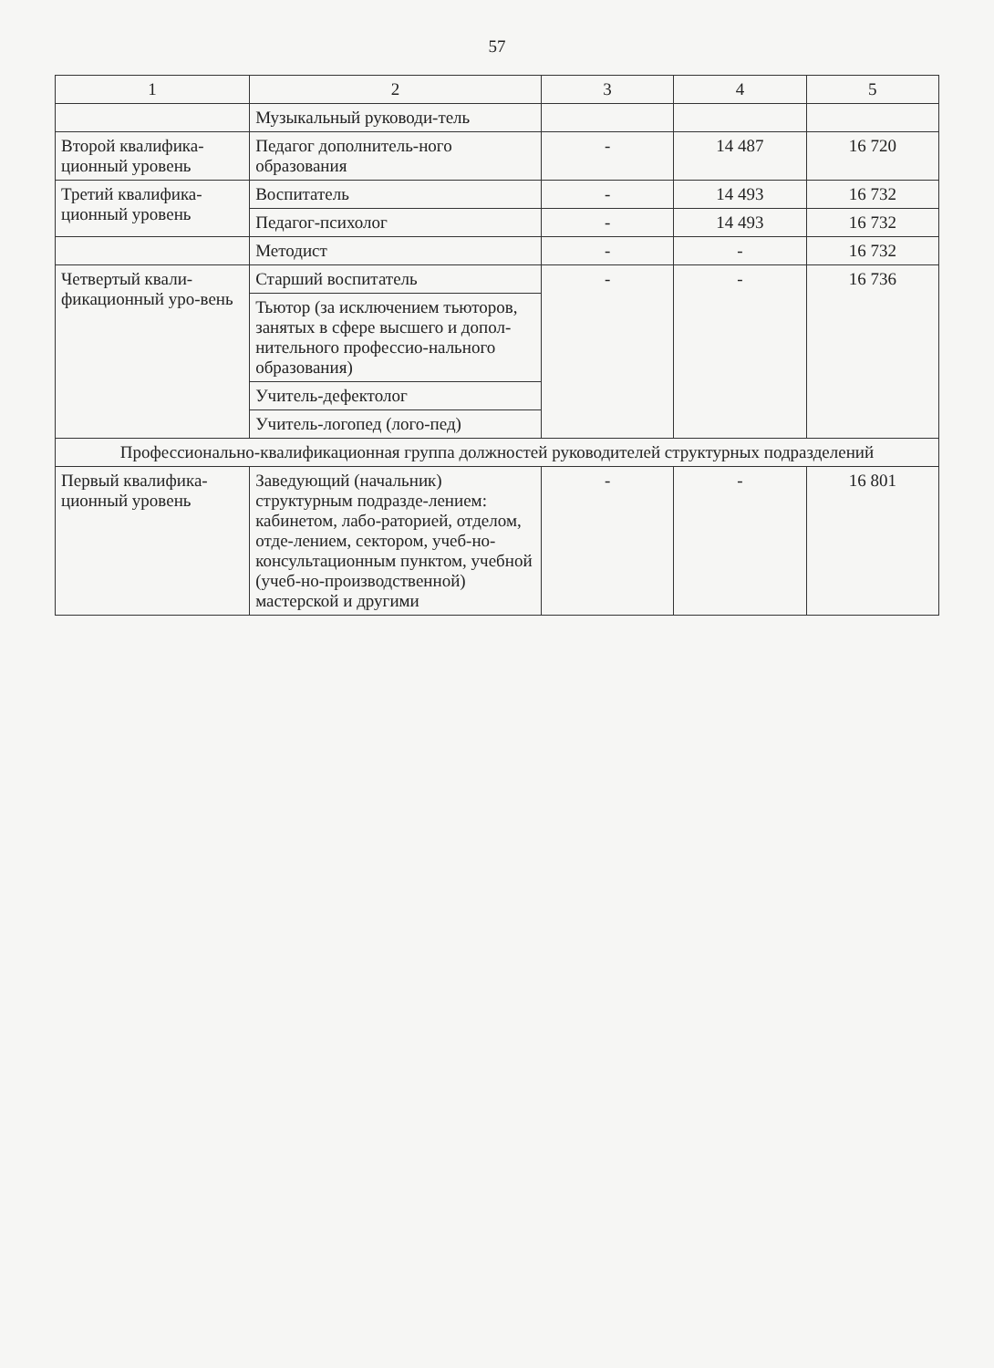57
| 1 | 2 | 3 | 4 | 5 |
| --- | --- | --- | --- | --- |
| | Музыкальный руководи-тель | | | |
| Второй квалифика-ционный уровень | Педагог дополнитель-ного образования | - | 14 487 | 16 720 |
| Третий квалифика-ционный уровень | Воспитатель | - | 14 493 | 16 732 |
| | Педагог-психолог | - | 14 493 | 16 732 |
| | Методист | - | - | 16 732 |
| Четвертый квали-фикационный уро-вень | Старший воспитатель | - | - | 16 736 |
| | Тьютор (за исключением тьюторов, занятых в сфере высшего и допол-нительного профессио-нального образования) | | | |
| | Учитель-дефектолог | | | |
| | Учитель-логопед (лого-пед) | | | |
| Профессионально-квалификационная группа должностей руководителей структурных подразделений | | | | |
| Первый квалифика-ционный уровень | Заведующий (начальник) структурным подразде-лением: кабинетом, лабо-раторией, отделом, отде-лением, сектором, учеб-но-консультационным пунктом, учебной (учеб-но-производственной) мастерской и другими | - | - | 16 801 |